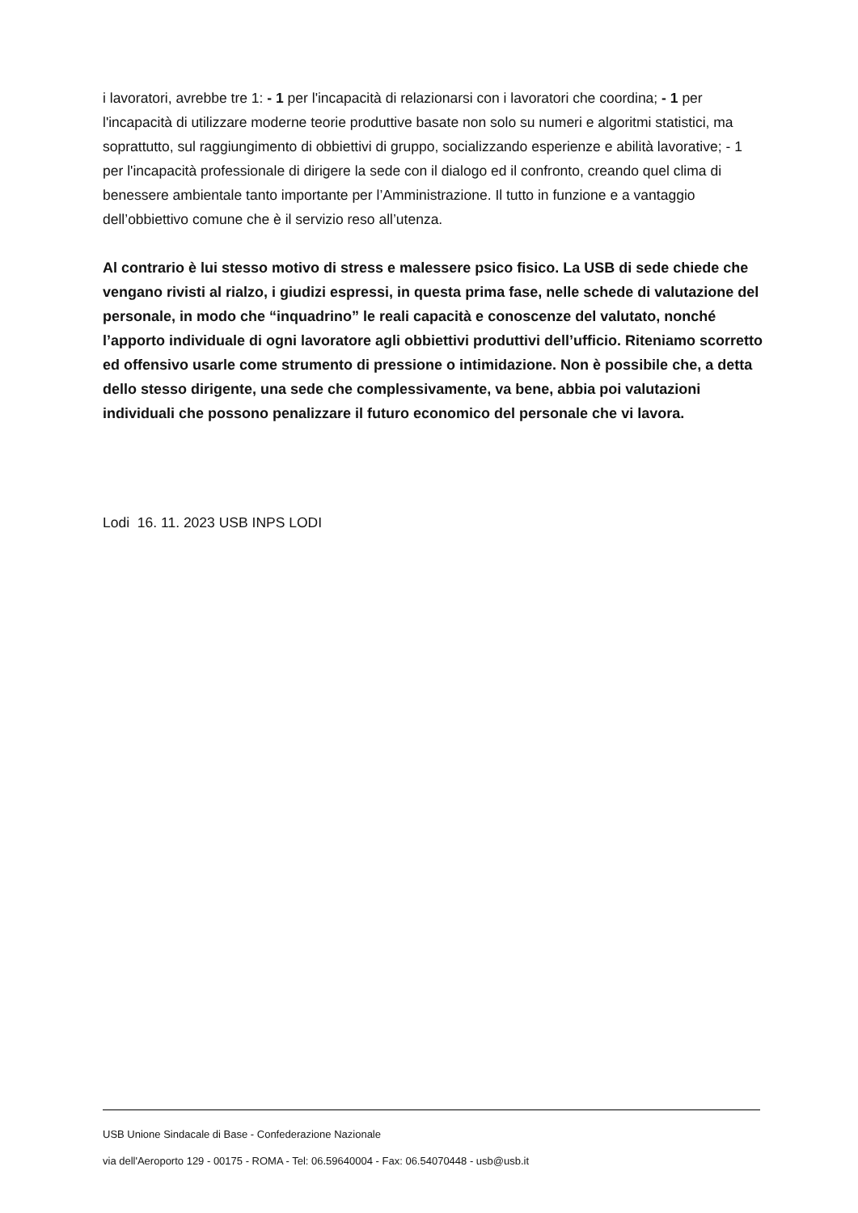i lavoratori, avrebbe tre 1: - 1 per l'incapacità di relazionarsi con i lavoratori che coordina; - 1 per l'incapacità di utilizzare moderne teorie produttive basate non solo su numeri e algoritmi statistici, ma soprattutto, sul raggiungimento di obbiettivi di gruppo, socializzando esperienze e abilità lavorative; - 1 per l'incapacità professionale di dirigere la sede con il dialogo ed il confronto, creando quel clima di benessere ambientale tanto importante per l’Amministrazione. Il tutto in funzione e a vantaggio dell’obbiettivo comune che è il servizio reso all’utenza.
Al contrario è lui stesso motivo di stress e malessere psico fisico. La USB di sede chiede che vengano rivisti al rialzo, i giudizi espressi, in questa prima fase, nelle schede di valutazione del personale, in modo che “inquadrino” le reali capacità e conoscenze del valutato, nonché l’apporto individuale di ogni lavoratore agli obbiettivi produttivi dell’ufficio. Riteniamo scorretto ed offensivo usarle come strumento di pressione o intimidazione. Non è possibile che, a detta dello stesso dirigente, una sede che complessivamente, va bene, abbia poi valutazioni individuali che possono penalizzare il futuro economico del personale che vi lavora.
Lodi 16. 11. 2023 USB INPS LODI
USB Unione Sindacale di Base - Confederazione Nazionale
via dell'Aeroporto 129 - 00175 - ROMA - Tel: 06.59640004 - Fax: 06.54070448 - usb@usb.it